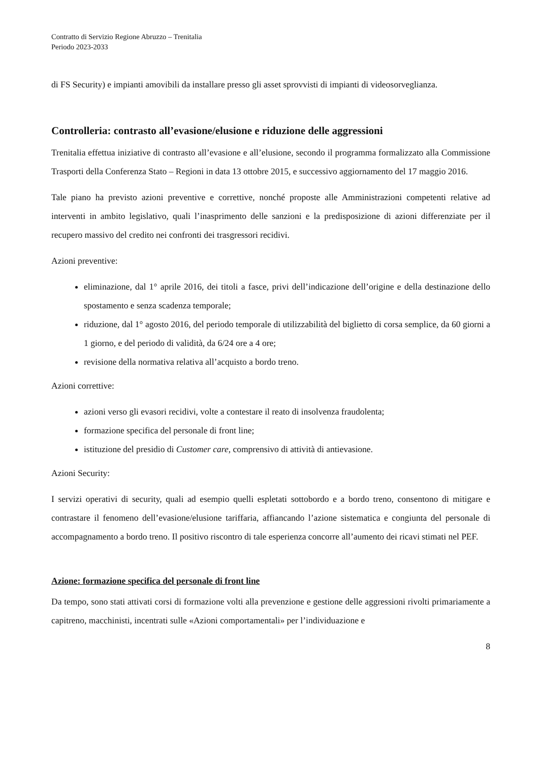Contratto di Servizio Regione Abruzzo – Trenitalia
Periodo 2023-2033
di FS Security) e impianti amovibili da installare presso gli asset sprovvisti di impianti di videosorveglianza.
Controlleria: contrasto all’evasione/elusione e riduzione delle aggressioni
Trenitalia effettua iniziative di contrasto all’evasione e all’elusione, secondo il programma formalizzato alla Commissione Trasporti della Conferenza Stato – Regioni in data 13 ottobre 2015, e successivo aggiornamento del 17 maggio 2016.
Tale piano ha previsto azioni preventive e correttive, nonché proposte alle Amministrazioni competenti relative ad interventi in ambito legislativo, quali l’inasprimento delle sanzioni e la predisposizione di azioni differenziate per il recupero massivo del credito nei confronti dei trasgressori recidivi.
Azioni preventive:
eliminazione, dal 1° aprile 2016, dei titoli a fasce, privi dell’indicazione dell’origine e della destinazione dello spostamento e senza scadenza temporale;
riduzione, dal 1° agosto 2016, del periodo temporale di utilizzabilità del biglietto di corsa semplice, da 60 giorni a 1 giorno, e del periodo di validità, da 6/24 ore a 4 ore;
revisione della normativa relativa all’acquisto a bordo treno.
Azioni correttive:
azioni verso gli evasori recidivi, volte a contestare il reato di insolvenza fraudolenta;
formazione specifica del personale di front line;
istituzione del presidio di Customer care, comprensivo di attività di antievasione.
Azioni Security:
I servizi operativi di security, quali ad esempio quelli espletati sottobordo e a bordo treno, consentono di mitigare e contrastare il fenomeno dell’evasione/elusione tariffaria, affiancando l’azione sistematica e congiunta del personale di accompagnamento a bordo treno. Il positivo riscontro di tale esperienza concorre all’aumento dei ricavi stimati nel PEF.
Azione: formazione specifica del personale di front line
Da tempo, sono stati attivati corsi di formazione volti alla prevenzione e gestione delle aggressioni rivolti primariamente a capitreno, macchinisti, incentrati sulle «Azioni comportamentali» per l’individuazione e
8